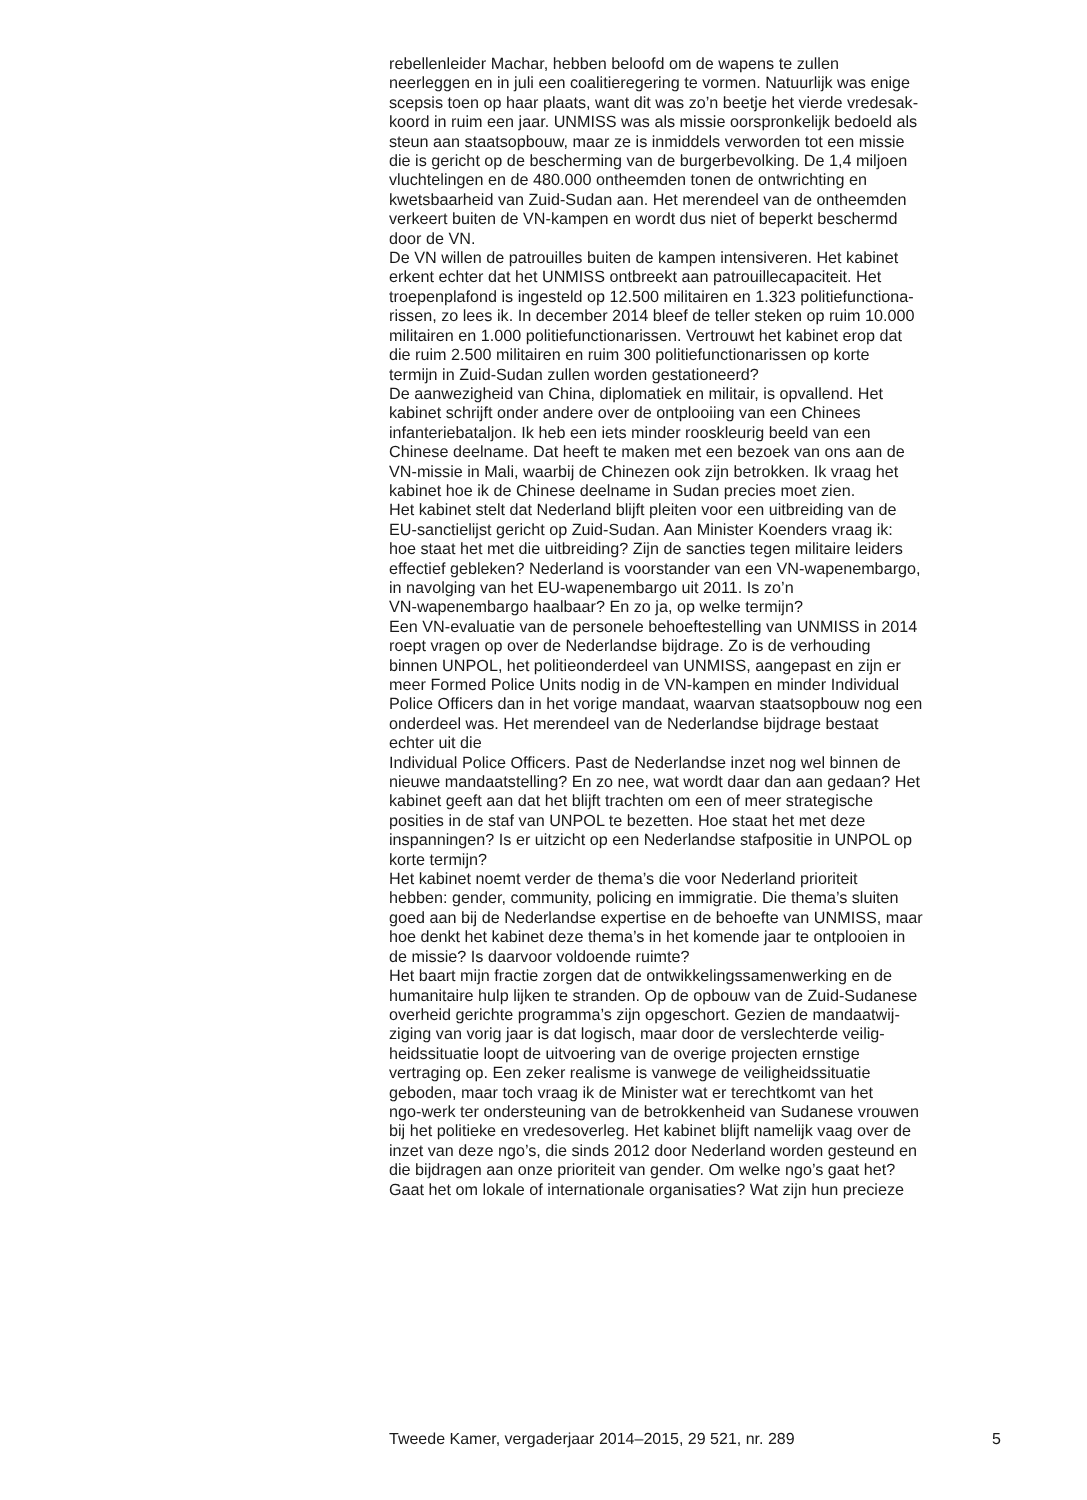rebellenleider Machar, hebben beloofd om de wapens te zullen
neerleggen en in juli een coalitieregering te vormen. Natuurlijk was enige
scepsis toen op haar plaats, want dit was zo’n beetje het vierde vredesak-
koord in ruim een jaar. UNMISS was als missie oorspronkelijk bedoeld als
steun aan staatsopbouw, maar ze is inmiddels verworden tot een missie
die is gericht op de bescherming van de burgerbevolking. De 1,4 miljoen
vluchtelingen en de 480.000 ontheemden tonen de ontwrichting en
kwetsbaarheid van Zuid-Sudan aan. Het merendeel van de ontheemden
verkeert buiten de VN-kampen en wordt dus niet of beperkt beschermd
door de VN.
De VN willen de patrouilles buiten de kampen intensiveren. Het kabinet
erkent echter dat het UNMISS ontbreekt aan patrouillecapaciteit. Het
troepenplafond is ingesteld op 12.500 militairen en 1.323 politiefunctiona-
rissen, zo lees ik. In december 2014 bleef de teller steken op ruim 10.000
militairen en 1.000 politiefunctionarissen. Vertrouwt het kabinet erop dat
die ruim 2.500 militairen en ruim 300 politiefunctionarissen op korte
termijn in Zuid-Sudan zullen worden gestationeerd?
De aanwezigheid van China, diplomatiek en militair, is opvallend. Het
kabinet schrijft onder andere over de ontplooiing van een Chinees
infanteriebataljon. Ik heb een iets minder rooskleurig beeld van een
Chinese deelname. Dat heeft te maken met een bezoek van ons aan de
VN-missie in Mali, waarbij de Chinezen ook zijn betrokken. Ik vraag het
kabinet hoe ik de Chinese deelname in Sudan precies moet zien.
Het kabinet stelt dat Nederland blijft pleiten voor een uitbreiding van de
EU-sanctielijst gericht op Zuid-Sudan. Aan Minister Koenders vraag ik:
hoe staat het met die uitbreiding? Zijn de sancties tegen militaire leiders
effectief gebleken? Nederland is voorstander van een VN-wapenembargo,
in navolging van het EU-wapenembargo uit 2011. Is zo’n
VN-wapenembargo haalbaar? En zo ja, op welke termijn?
Een VN-evaluatie van de personele behoeftestelling van UNMISS in 2014
roept vragen op over de Nederlandse bijdrage. Zo is de verhouding
binnen UNPOL, het politieonderdeel van UNMISS, aangepast en zijn er
meer Formed Police Units nodig in de VN-kampen en minder Individual
Police Officers dan in het vorige mandaat, waarvan staatsopbouw nog een
onderdeel was. Het merendeel van de Nederlandse bijdrage bestaat
echter uit die
Individual Police Officers. Past de Nederlandse inzet nog wel binnen de
nieuwe mandaatstelling? En zo nee, wat wordt daar dan aan gedaan? Het
kabinet geeft aan dat het blijft trachten om een of meer strategische
posities in de staf van UNPOL te bezetten. Hoe staat het met deze
inspanningen? Is er uitzicht op een Nederlandse stafpositie in UNPOL op
korte termijn?
Het kabinet noemt verder de thema’s die voor Nederland prioriteit
hebben: gender, community, policing en immigratie. Die thema’s sluiten
goed aan bij de Nederlandse expertise en de behoefte van UNMISS, maar
hoe denkt het kabinet deze thema’s in het komende jaar te ontplooien in
de missie? Is daarvoor voldoende ruimte?
Het baart mijn fractie zorgen dat de ontwikkelingssamenwerking en de
humanitaire hulp lijken te stranden. Op de opbouw van de Zuid-Sudanese
overheid gerichte programma’s zijn opgeschort. Gezien de mandaatwij-
ziging van vorig jaar is dat logisch, maar door de verslechterde veilig-
heidssituatie loopt de uitvoering van de overige projecten ernstige
vertraging op. Een zeker realisme is vanwege de veiligheidssituatie
geboden, maar toch vraag ik de Minister wat er terechtkomt van het
ngo-werk ter ondersteuning van de betrokkenheid van Sudanese vrouwen
bij het politieke en vredesoverleg. Het kabinet blijft namelijk vaag over de
inzet van deze ngo’s, die sinds 2012 door Nederland worden gesteund en
die bijdragen aan onze prioriteit van gender. Om welke ngo’s gaat het?
Gaat het om lokale of internationale organisaties? Wat zijn hun precieze
Tweede Kamer, vergaderjaar 2014–2015, 29 521, nr. 289 5